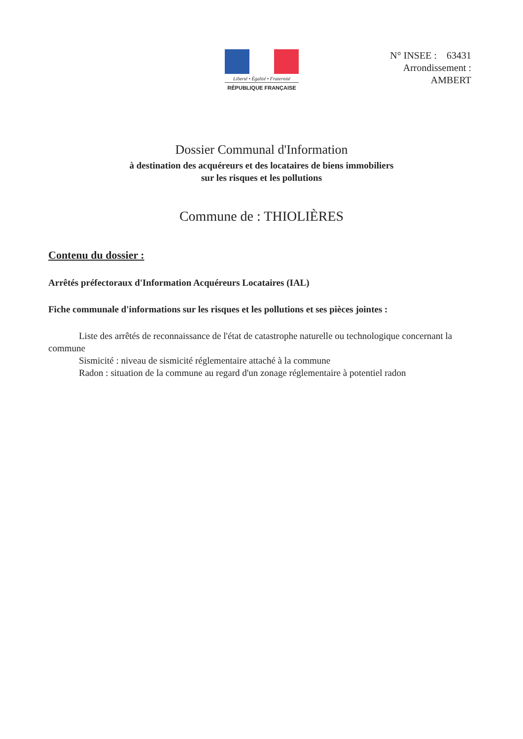Liberté • Égalité • Fraternité
RÉPUBLIQUE FRANÇAISE
N° INSEE : 63431
Arrondissement :
AMBERT
Dossier Communal d'Information
à destination des acquéreurs et des locataires de biens immobiliers
sur les risques et les pollutions
Commune de : THIOLIÈRES
Contenu du dossier :
Arrêtés préfectoraux d'Information Acquéreurs Locataires (IAL)
Fiche communale d'informations sur les risques et les pollutions et ses pièces jointes :
Liste des arrêtés de reconnaissance de l'état de catastrophe naturelle ou technologique concernant la commune
Sismicité : niveau de sismicité réglementaire attaché à la commune
Radon : situation de la commune au regard d'un zonage réglementaire à potentiel radon